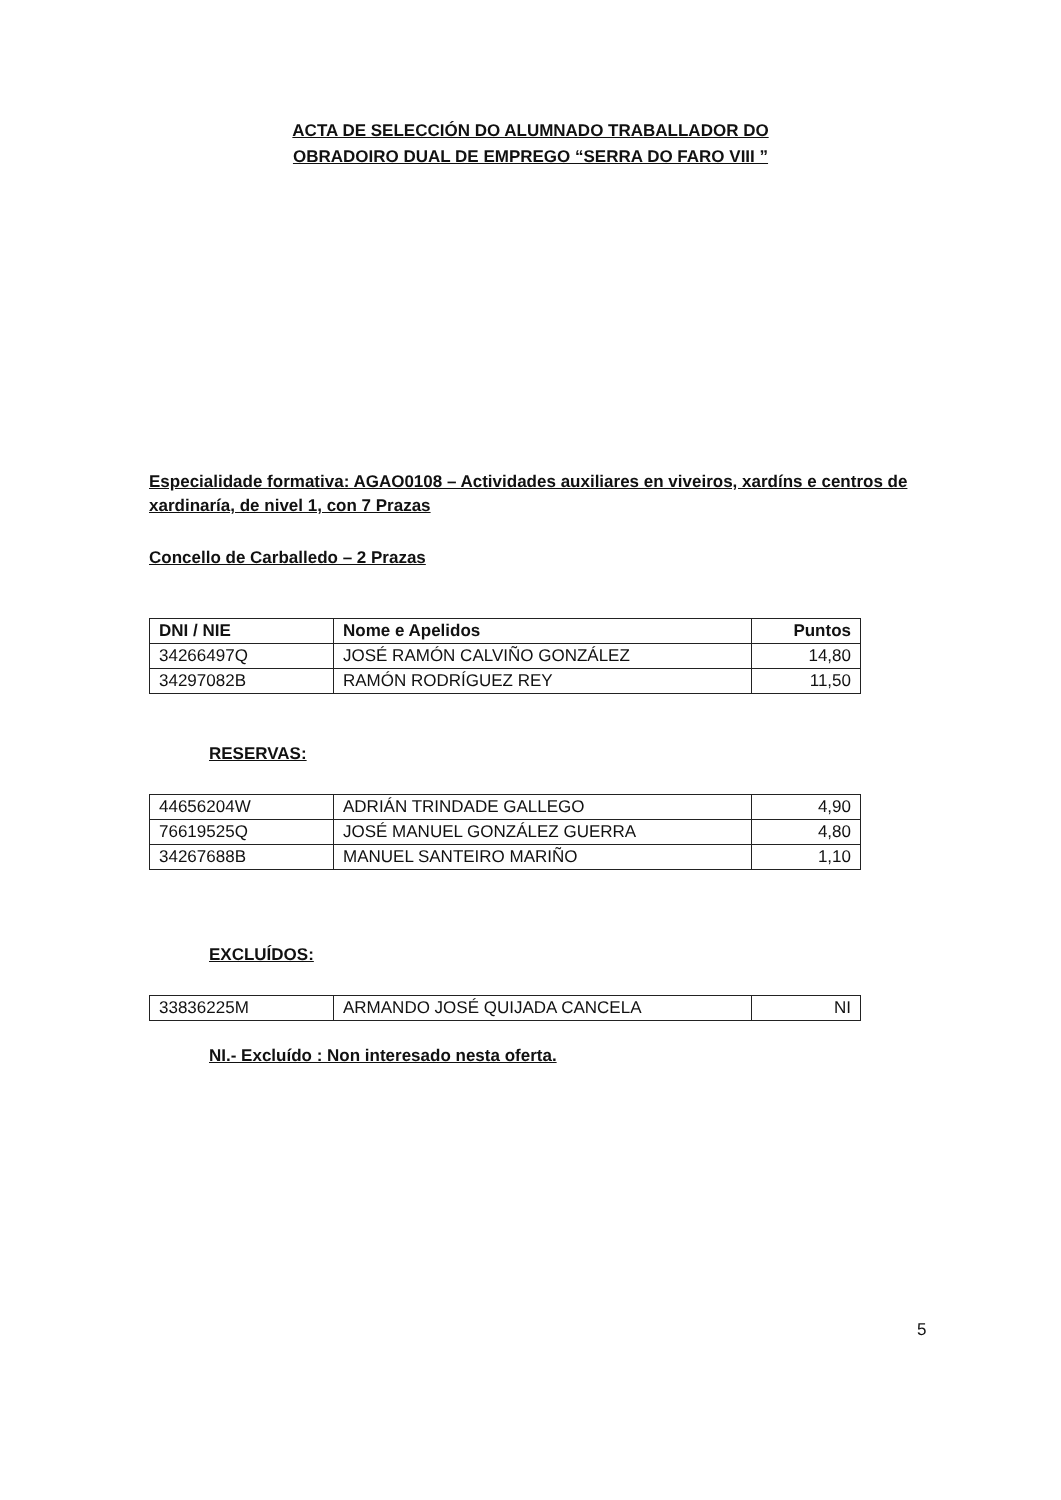ACTA DE SELECCIÓN DO ALUMNADO TRABALLADOR DO
OBRADOIRO DUAL DE EMPREGO “SERRA DO FARO VIII ”
Especialidade formativa: AGAO0108 – Actividades auxiliares en viveiros, xardíns e centros de xardinaría, de nivel 1, con 7 Prazas
Concello de Carballedo – 2 Prazas
| DNI / NIE | Nome e Apelidos | Puntos |
| --- | --- | --- |
| 34266497Q | JOSÉ RAMÓN CALVIÑO GONZÁLEZ | 14,80 |
| 34297082B | RAMÓN RODRÍGUEZ REY | 11,50 |
RESERVAS:
| 44656204W | ADRIÁN TRINDADE GALLEGO | 4,90 |
| 76619525Q | JOSÉ MANUEL GONZÁLEZ GUERRA | 4,80 |
| 34267688B | MANUEL SANTEIRO MARIÑO | 1,10 |
EXCLUÍDOS:
| 33836225M | ARMANDO JOSÉ QUIJADA CANCELA | NI |
NI.- Excluído : Non interesado nesta oferta.
5